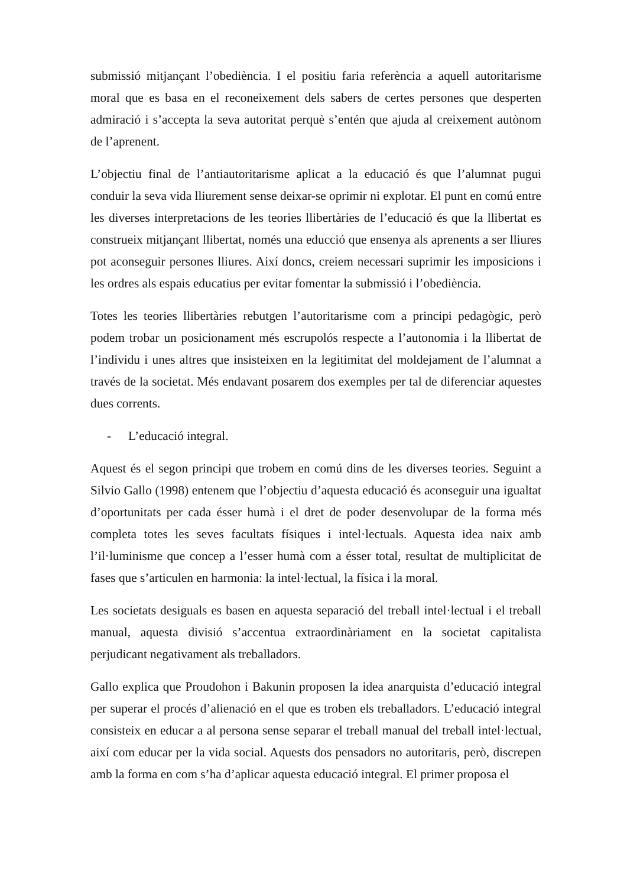submissió mitjançant l’obediència. I el positiu faria referència a aquell autoritarisme moral que es basa en el reconeixement dels sabers de certes persones que desperten admiració i s’accepta la seva autoritat perquè s’entén que ajuda al creixement autònom de l’aprenent.
L’objectiu final de l’antiautoritarisme aplicat a la educació és que l’alumnat pugui conduir la seva vida lliurement sense deixar-se oprimir ni explotar. El punt en comú entre les diverses interpretacions de les teories llibertàries de l’educació és que la llibertat es construeix mitjançant llibertat, només una educció que ensenya als aprenents a ser lliures pot aconseguir persones lliures. Així doncs, creiem necessari suprimir les imposicions i les ordres als espais educatius per evitar fomentar la submissió i l’obediència.
Totes les teories llibertàries rebutgen l’autoritarisme com a principi pedagògic, però podem trobar un posicionament més escrupolós respecte a l’autonomia i la llibertat de l’individu i unes altres que insisteixen en la legitimitat del moldejament de l’alumnat a través de la societat. Més endavant posarem dos exemples per tal de diferenciar aquestes dues corrents.
- L’educació integral.
Aquest és el segon principi que trobem en comú dins de les diverses teories. Seguint a Silvio Gallo (1998) entenem que l’objectiu d’aquesta educació és aconseguir una igualtat d’oportunitats per cada ésser humà i el dret de poder desenvolupar de la forma més completa totes les seves facultats físiques i intel·lectuals. Aquesta idea naix amb l’il·luminisme que concep a l’esser humà com a ésser total, resultat de multiplicitat de fases que s’articulen en harmonia: la intel·lectual, la física i la moral.
Les societats desiguals es basen en aquesta separació del treball intel·lectual i el treball manual, aquesta divisió s’accentua extraordinàriament en la societat capitalista perjudicant negativament als treballadors.
Gallo explica que Proudohon i Bakunin proposen la idea anarquista d’educació integral per superar el procés d’alienació en el que es troben els treballadors. L’educació integral consisteix en educar a al persona sense separar el treball manual del treball intel·lectual, així com educar per la vida social. Aquests dos pensadors no autoritaris, però, discrepen amb la forma en com s’ha d’aplicar aquesta educació integral. El primer proposa el